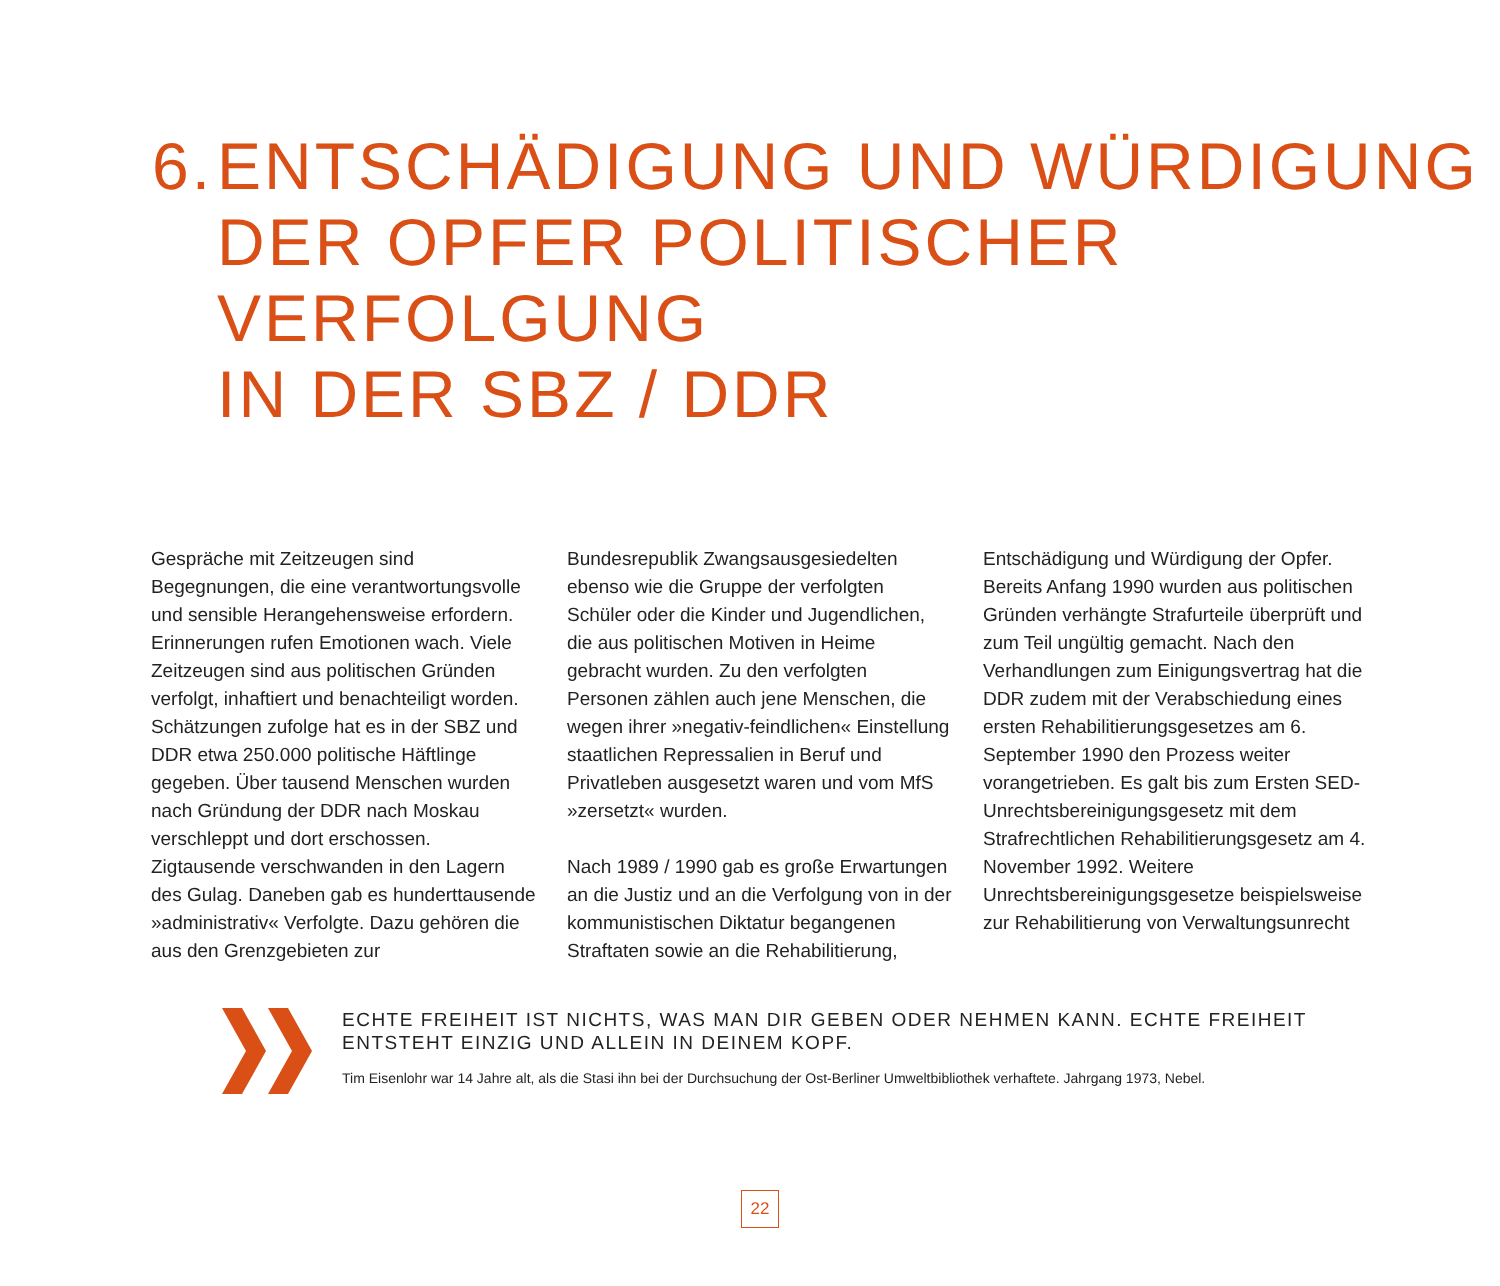6. ENTSCHÄDIGUNG UND WÜRDIGUNG
DER OPFER POLITISCHER VERFOLGUNG
IN DER SBZ / DDR
Gespräche mit Zeitzeugen sind Begegnungen, die eine verantwortungsvolle und sensible Herangehensweise erfordern. Erinnerungen rufen Emotionen wach. Viele Zeitzeugen sind aus politischen Gründen verfolgt, inhaftiert und benachteiligt worden. Schätzungen zufolge hat es in der SBZ und DDR etwa 250.000 politische Häftlinge gegeben. Über tausend Menschen wurden nach Gründung der DDR nach Moskau verschleppt und dort erschossen. Zigtausende verschwanden in den Lagern des Gulag. Daneben gab es hunderttausende »administrativ« Verfolgte. Dazu gehören die aus den Grenzgebieten zur
Bundesrepublik Zwangsausgesiedelten ebenso wie die Gruppe der verfolgten Schüler oder die Kinder und Jugendlichen, die aus politischen Motiven in Heime gebracht wurden. Zu den verfolgten Personen zählen auch jene Menschen, die wegen ihrer »negativ-feindlichen« Einstellung staatlichen Repressalien in Beruf und Privatleben ausgesetzt waren und vom MfS »zersetzt« wurden.
Nach 1989 / 1990 gab es große Erwartungen an die Justiz und an die Verfolgung von in der kommunistischen Diktatur begangenen Straftaten sowie an die Rehabilitierung,
Entschädigung und Würdigung der Opfer. Bereits Anfang 1990 wurden aus politischen Gründen verhängte Strafurteile überprüft und zum Teil ungültig gemacht. Nach den Verhandlungen zum Einigungsvertrag hat die DDR zudem mit der Verabschiedung eines ersten Rehabilitierungsgesetzes am 6. September 1990 den Prozess weiter vorangetrieben. Es galt bis zum Ersten SED-Unrechtsbereinigungsgesetz mit dem Strafrechtlichen Rehabilitierungsgesetz am 4. November 1992. Weitere Unrechtsbereinigungsgesetze beispielsweise zur Rehabilitierung von Verwaltungsunrecht
ECHTE FREIHEIT IST NICHTS, WAS MAN DIR GEBEN ODER NEHMEN KANN. ECHTE FREIHEIT
ENTSTEHT EINZIG UND ALLEIN IN DEINEM KOPF.
Tim Eisenlohr war 14 Jahre alt, als die Stasi ihn bei der Durchsuchung der Ost-Berliner Umweltbibliothek verhaftete. Jahrgang 1973, Nebel.
22